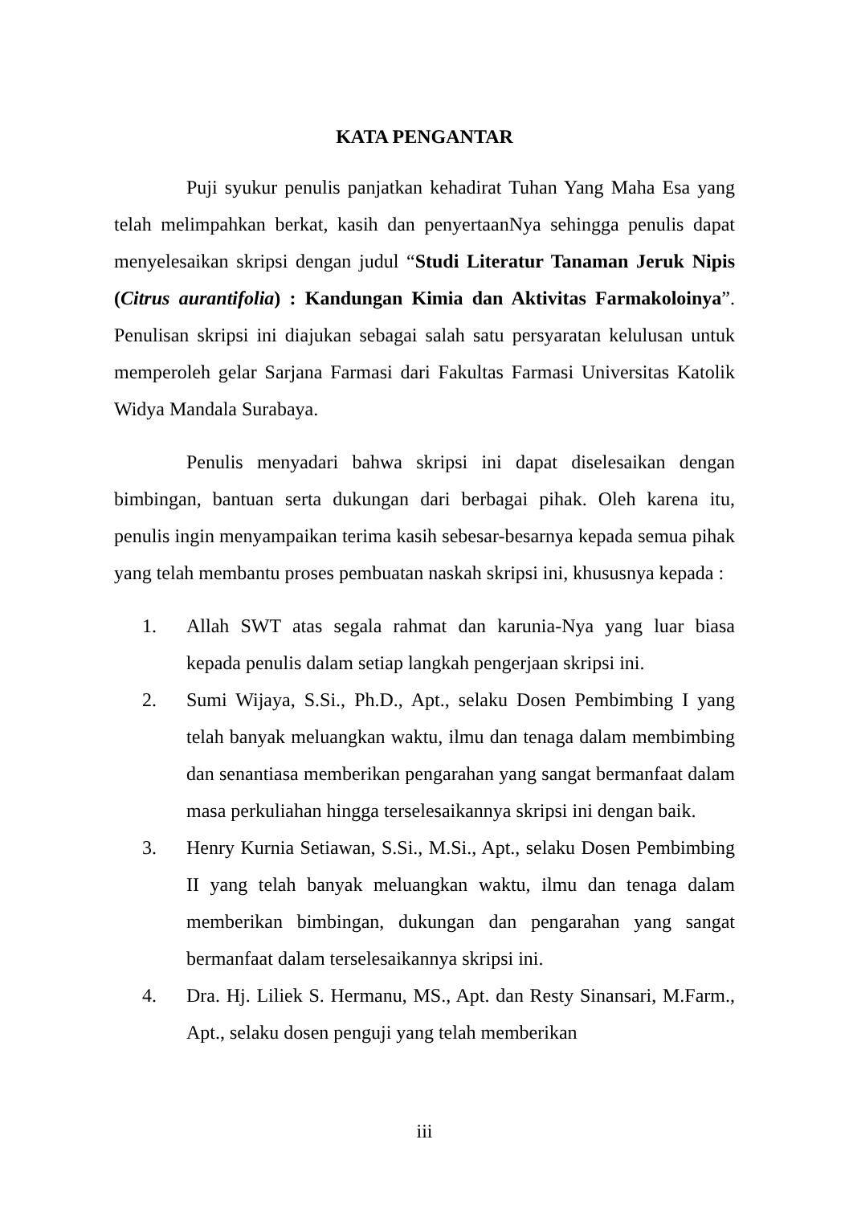KATA PENGANTAR
Puji syukur penulis panjatkan kehadirat Tuhan Yang Maha Esa yang telah melimpahkan berkat, kasih dan penyertaanNya sehingga penulis dapat menyelesaikan skripsi dengan judul “Studi Literatur Tanaman Jeruk Nipis (Citrus aurantifolia) : Kandungan Kimia dan Aktivitas Farmakoloinya”. Penulisan skripsi ini diajukan sebagai salah satu persyaratan kelulusan untuk memperoleh gelar Sarjana Farmasi dari Fakultas Farmasi Universitas Katolik Widya Mandala Surabaya.
Penulis menyadari bahwa skripsi ini dapat diselesaikan dengan bimbingan, bantuan serta dukungan dari berbagai pihak. Oleh karena itu, penulis ingin menyampaikan terima kasih sebesar-besarnya kepada semua pihak yang telah membantu proses pembuatan naskah skripsi ini, khususnya kepada :
1. Allah SWT atas segala rahmat dan karunia-Nya yang luar biasa kepada penulis dalam setiap langkah pengerjaan skripsi ini.
2. Sumi Wijaya, S.Si., Ph.D., Apt., selaku Dosen Pembimbing I yang telah banyak meluangkan waktu, ilmu dan tenaga dalam membimbing dan senantiasa memberikan pengarahan yang sangat bermanfaat dalam masa perkuliahan hingga terselesaikannya skripsi ini dengan baik.
3. Henry Kurnia Setiawan, S.Si., M.Si., Apt., selaku Dosen Pembimbing II yang telah banyak meluangkan waktu, ilmu dan tenaga dalam memberikan bimbingan, dukungan dan pengarahan yang sangat bermanfaat dalam terselesaikannya skripsi ini.
4. Dra. Hj. Liliek S. Hermanu, MS., Apt. dan Resty Sinansari, M.Farm., Apt., selaku dosen penguji yang telah memberikan
iii